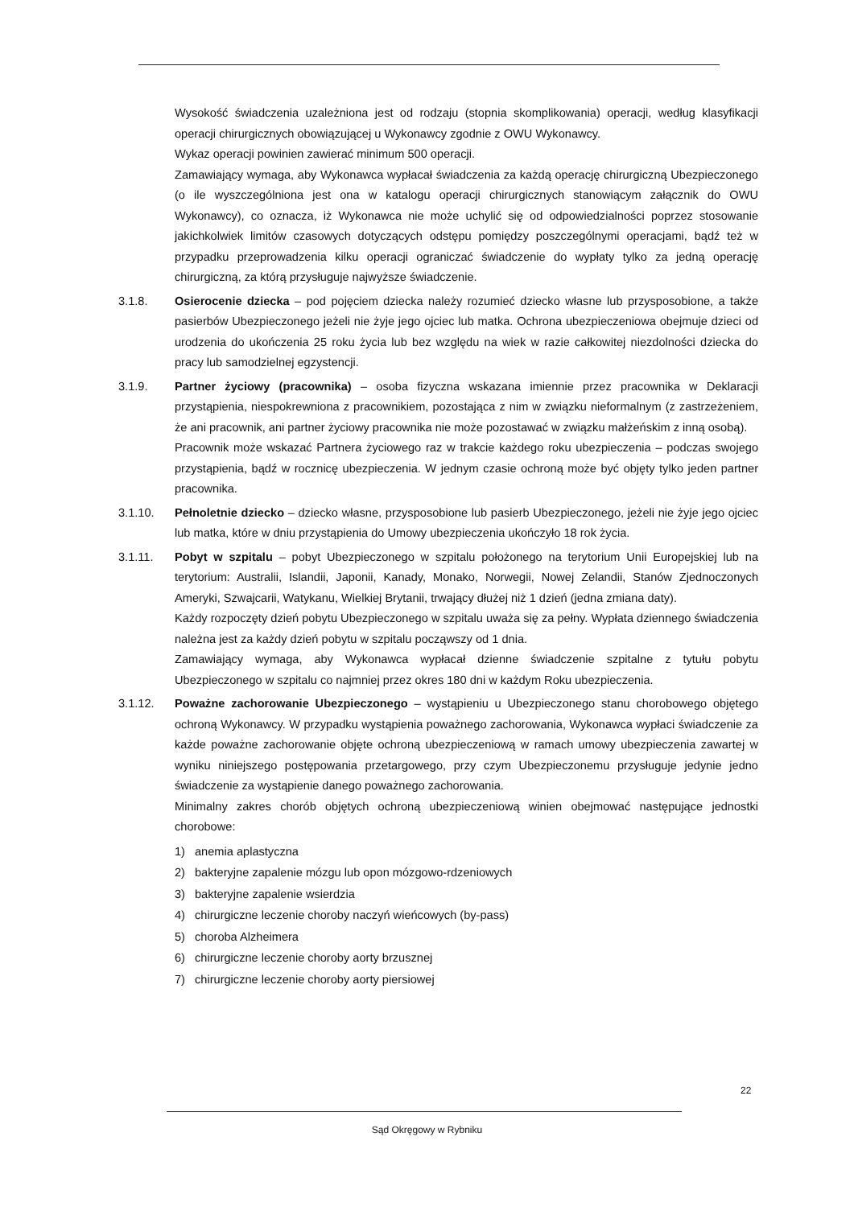Wysokość świadczenia uzależniona jest od rodzaju (stopnia skomplikowania) operacji, według klasyfikacji operacji chirurgicznych obowiązującej u Wykonawcy zgodnie z OWU Wykonawcy.
Wykaz operacji powinien zawierać minimum 500 operacji.
Zamawiający wymaga, aby Wykonawca wypłacał świadczenia za każdą operację chirurgiczną Ubezpieczonego (o ile wyszczególniona jest ona w katalogu operacji chirurgicznych stanowiącym załącznik do OWU Wykonawcy), co oznacza, iż Wykonawca nie może uchylić się od odpowiedzialności poprzez stosowanie jakichkolwiek limitów czasowych dotyczących odstępu pomiędzy poszczególnymi operacjami, bądź też w przypadku przeprowadzenia kilku operacji ograniczać świadczenie do wypłaty tylko za jedną operację chirurgiczną, za którą przysługuje najwyższe świadczenie.
3.1.8. Osierocenie dziecka – pod pojęciem dziecka należy rozumieć dziecko własne lub przysposobione, a także pasierbów Ubezpieczonego jeżeli nie żyje jego ojciec lub matka. Ochrona ubezpieczeniowa obejmuje dzieci od urodzenia do ukończenia 25 roku życia lub bez względu na wiek w razie całkowitej niezdolności dziecka do pracy lub samodzielnej egzystencji.
3.1.9. Partner życiowy (pracownika) – osoba fizyczna wskazana imiennie przez pracownika w Deklaracji przystąpienia, niespokrewniona z pracownikiem, pozostająca z nim w związku nieformalnym (z zastrzeżeniem, że ani pracownik, ani partner życiowy pracownika nie może pozostawać w związku małżeńskim z inną osobą).
Pracownik może wskazać Partnera życiowego raz w trakcie każdego roku ubezpieczenia – podczas swojego przystąpienia, bądź w rocznicę ubezpieczenia. W jednym czasie ochroną może być objęty tylko jeden partner pracownika.
3.1.10. Pełnoletnie dziecko – dziecko własne, przysposobione lub pasierb Ubezpieczonego, jeżeli nie żyje jego ojciec lub matka, które w dniu przystąpienia do Umowy ubezpieczenia ukończyło 18 rok życia.
3.1.11. Pobyt w szpitalu – pobyt Ubezpieczonego w szpitalu położonego na terytorium Unii Europejskiej lub na terytorium: Australii, Islandii, Japonii, Kanady, Monako, Norwegii, Nowej Zelandii, Stanów Zjednoczonych Ameryki, Szwajcarii, Watykanu, Wielkiej Brytanii, trwający dłużej niż 1 dzień (jedna zmiana daty).
Każdy rozpoczęty dzień pobytu Ubezpieczonego w szpitalu uważa się za pełny. Wypłata dziennego świadczenia należna jest za każdy dzień pobytu w szpitalu począwszy od 1 dnia.
Zamawiający wymaga, aby Wykonawca wypłacał dzienne świadczenie szpitalne z tytułu pobytu Ubezpieczonego w szpitalu co najmniej przez okres 180 dni w każdym Roku ubezpieczenia.
3.1.12. Poważne zachorowanie Ubezpieczonego – wystąpieniu u Ubezpieczonego stanu chorobowego objętego ochroną Wykonawcy. W przypadku wystąpienia poważnego zachorowania, Wykonawca wypłaci świadczenie za każde poważne zachorowanie objęte ochroną ubezpieczeniową w ramach umowy ubezpieczenia zawartej w wyniku niniejszego postępowania przetargowego, przy czym Ubezpieczonemu przysługuje jedynie jedno świadczenie za wystąpienie danego poważnego zachorowania.
Minimalny zakres chorób objętych ochroną ubezpieczeniową winien obejmować następujące jednostki chorobowe:
1) anemia aplastyczna
2) bakteryjne zapalenie mózgu lub opon mózgowo-rdzeniowych
3) bakteryjne zapalenie wsierdzia
4) chirurgiczne leczenie choroby naczyń wieńcowych (by-pass)
5) choroba Alzheimera
6) chirurgiczne leczenie choroby aorty brzusznej
7) chirurgiczne leczenie choroby aorty piersiowej
22
Sąd Okręgowy w Rybniku